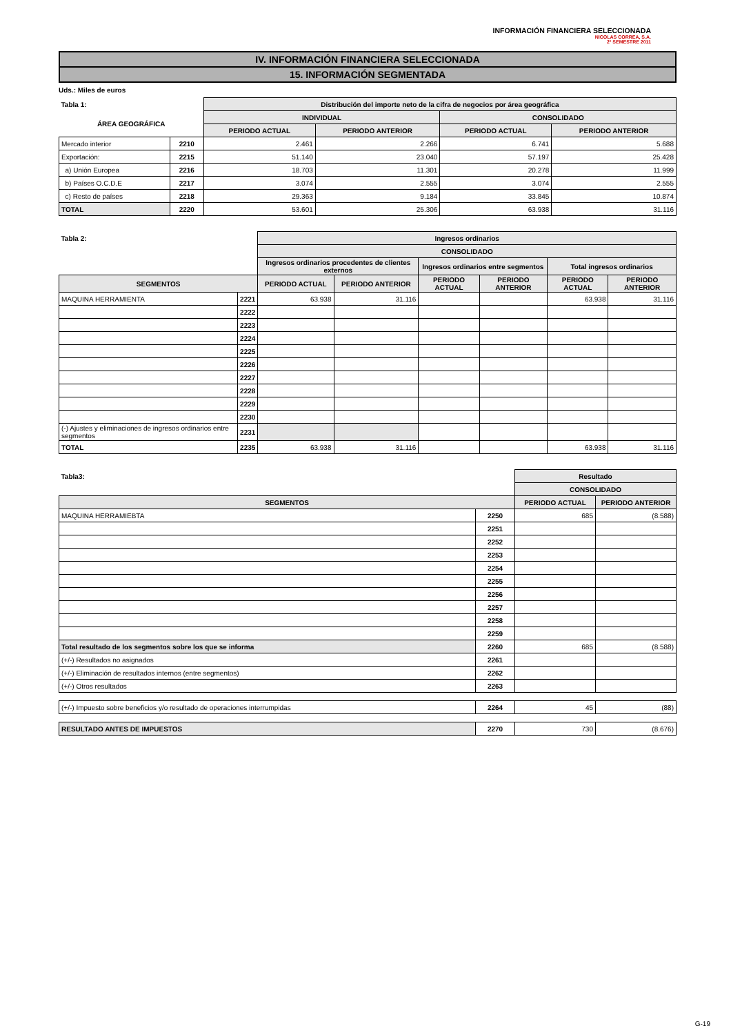INFORMACIÓN FINANCIERA SELECCIONADA
NICOLAS CORREA, S.A.
2º SEMESTRE 2011
IV. INFORMACIÓN FINANCIERA SELECCIONADA
15. INFORMACIÓN SEGMENTADA
Uds.: Miles de euros
| Tabla 1: | | Distribución del importe neto de la cifra de negocios por área geográfica | | | |
| --- | --- | --- | --- | --- | --- |
| ÁREA GEOGRÁFICA | | INDIVIDUAL | | CONSOLIDADO | |
| | | PERIODO ACTUAL | PERIODO ANTERIOR | PERIODO ACTUAL | PERIODO ANTERIOR |
| Mercado interior | 2210 | 2.461 | 2.266 | 6.741 | 5.688 |
| Exportación: | 2215 | 51.140 | 23.040 | 57.197 | 25.428 |
| a) Unión Europea | 2216 | 18.703 | 11.301 | 20.278 | 11.999 |
| b) Países O.C.D.E | 2217 | 3.074 | 2.555 | 3.074 | 2.555 |
| c) Resto de países | 2218 | 29.363 | 9.184 | 33.845 | 10.874 |
| TOTAL | 2220 | 53.601 | 25.306 | 63.938 | 31.116 |
| Tabla 2: | | Ingresos ordinarios | | | | | |
| --- | --- | --- | --- | --- | --- | --- | --- |
| | | CONSOLIDADO | | | | | |
| | | Ingresos ordinarios procedentes de clientes externos | | Ingresos ordinarios entre segmentos | | Total ingresos ordinarios | |
| SEGMENTOS | | PERIODO ACTUAL | PERIODO ANTERIOR | PERIODO ACTUAL | PERIODO ANTERIOR | PERIODO ACTUAL | PERIODO ANTERIOR |
| MAQUINA HERRAMIENTA | 2221 | 63.938 | 31.116 | | | 63.938 | 31.116 |
| | 2222 | | | | | | |
| | 2223 | | | | | | |
| | 2224 | | | | | | |
| | 2225 | | | | | | |
| | 2226 | | | | | | |
| | 2227 | | | | | | |
| | 2228 | | | | | | |
| | 2229 | | | | | | |
| | 2230 | | | | | | |
| (-) Ajustes y eliminaciones de ingresos ordinarios entre segmentos | 2231 | | | | | | |
| TOTAL | 2235 | 63.938 | 31.116 | | | 63.938 | 31.116 |
| Tabla3: | | Resultado | |
| --- | --- | --- | --- |
| | | CONSOLIDADO | |
| SEGMENTOS | | PERIODO ACTUAL | PERIODO ANTERIOR |
| MAQUINA HERRAMIEBTA | 2250 | 685 | (8.588) |
| | 2251 | | |
| | 2252 | | |
| | 2253 | | |
| | 2254 | | |
| | 2255 | | |
| | 2256 | | |
| | 2257 | | |
| | 2258 | | |
| | 2259 | | |
| Total resultado de los segmentos sobre los que se informa | 2260 | 685 | (8.588) |
| (+/-) Resultados no asignados | 2261 | | |
| (+/-) Eliminación de resultados internos (entre segmentos) | 2262 | | |
| (+/-) Otros resultados | 2263 | | |
| (+/-) Impuesto sobre beneficios y/o resultado de operaciones interrumpidas | 2264 | 45 | (88) |
| RESULTADO ANTES DE IMPUESTOS | 2270 | 730 | (8.676) |
G-19